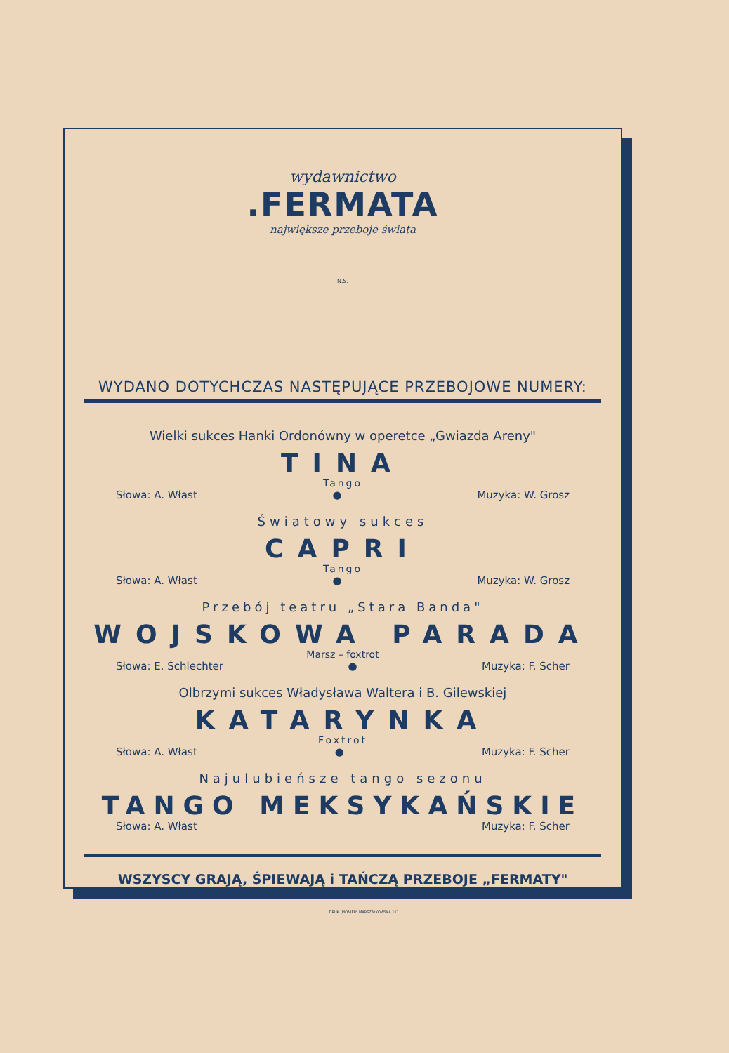wydawnictwo
.FERMATA
największe przeboje świata
N.S.
WYDANO DOTYCHCZAS NASTĘPUJĄCE PRZEBOJOWE NUMERY:
Wielki sukces Hanki Ordonówny w operetce „Gwiazda Areny"
TINA
Tango
Słowa: A. Włast ● Muzyka: W. Grosz
Światowy sukces
CAPRI
Tango
Słowa: A. Włast ● Muzyka: W. Grosz
Przebój teatru „Stara Banda"
WOJSKOWA PARADA
Marsz – foxtrot
Słowa: E. Schlechter ● Muzyka: F. Scher
Olbrzymi sukces Władysława Waltera i B. Gilewskiej
KATARYNKA
Foxtrot
Słowa: A. Włast ● Muzyka: F. Scher
Najulubieńsze tango sezonu
TANGO MEKSYKAŃSKIE
Słowa: A. Włast Muzyka: F. Scher
WSZYSCY GRAJĄ, ŚPIEWAJĄ i TAŃCZĄ PRZEBOJE „FERMATY"
DRUK „PIONIER" MARSZAŁKOWSKA 111.